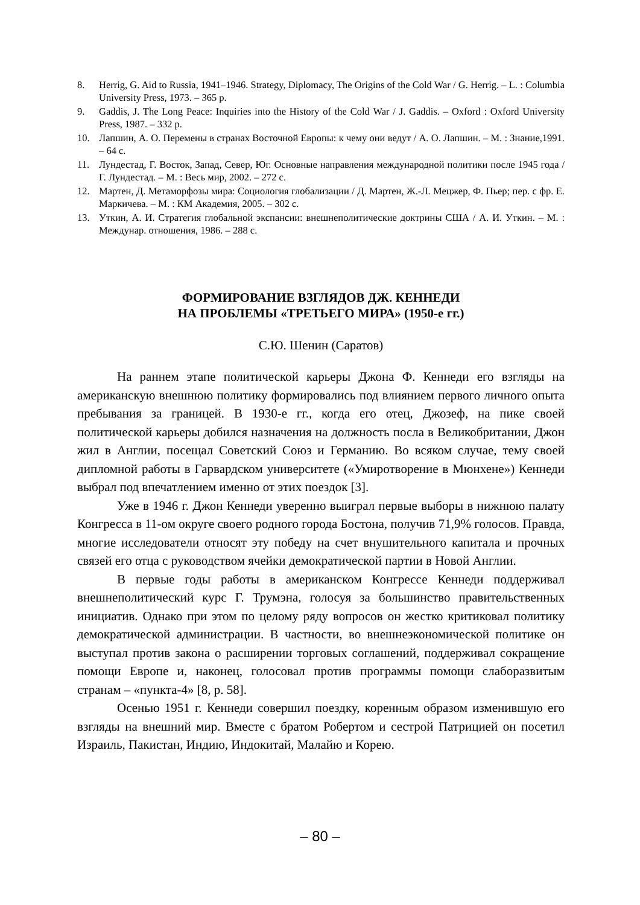8. Herrig, G. Aid to Russia, 1941–1946. Strategy, Diplomacy, The Origins of the Cold War / G. Herrig. – L. : Columbia University Press, 1973. – 365 p.
9. Gaddis, J. The Long Peace: Inquiries into the History of the Cold War / J. Gaddis. – Oxford : Oxford University Press, 1987. – 332 p.
10. Лапшин, А. О. Перемены в странах Восточной Европы: к чему они ведут / А. О. Лапшин. – М. : Знание,1991. – 64 с.
11. Лундестад, Г. Восток, Запад, Север, Юг. Основные направления международной политики после 1945 года / Г. Лундестад. – М. : Весь мир, 2002. – 272 с.
12. Мартен, Д. Метаморфозы мира: Социология глобализации / Д. Мартен, Ж.-Л. Мецжер, Ф. Пьер; пер. с фр. Е. Маркичева. – М. : КМ Академия, 2005. – 302 с.
13. Уткин, А. И. Стратегия глобальной экспансии: внешнеполитические доктрины США / А. И. Уткин. – М. : Междунар. отношения, 1986. – 288 с.
ФОРМИРОВАНИЕ ВЗГЛЯДОВ ДЖ. КЕННЕДИ
НА ПРОБЛЕМЫ «ТРЕТЬЕГО МИРА» (1950-е гг.)
С.Ю. Шенин (Саратов)
На раннем этапе политической карьеры Джона Ф. Кеннеди его взгляды на американскую внешнюю политику формировались под влиянием первого личного опыта пребывания за границей. В 1930-е гг., когда его отец, Джозеф, на пике своей политической карьеры добился назначения на должность посла в Великобритании, Джон жил в Англии, посещал Советский Союз и Германию. Во всяком случае, тему своей дипломной работы в Гарвардском университете («Умиротворение в Мюнхене») Кеннеди выбрал под впечатлением именно от этих поездок [3].
Уже в 1946 г. Джон Кеннеди уверенно выиграл первые выборы в нижнюю палату Конгресса в 11-ом округе своего родного города Бостона, получив 71,9% голосов. Правда, многие исследователи относят эту победу на счет внушительного капитала и прочных связей его отца с руководством ячейки демократической партии в Новой Англии.
В первые годы работы в американском Конгрессе Кеннеди поддерживал внешнеполитический курс Г. Трумэна, голосуя за большинство правительственных инициатив. Однако при этом по целому ряду вопросов он жестко критиковал политику демократической администрации. В частности, во внешнеэкономической политике он выступал против закона о расширении торговых соглашений, поддерживал сокращение помощи Европе и, наконец, голосовал против программы помощи слаборазвитым странам – «пункта-4» [8, p. 58].
Осенью 1951 г. Кеннеди совершил поездку, коренным образом изменившую его взгляды на внешний мир. Вместе с братом Робертом и сестрой Патрицией он посетил Израиль, Пакистан, Индию, Индокитай, Малайю и Корею.
– 80 –